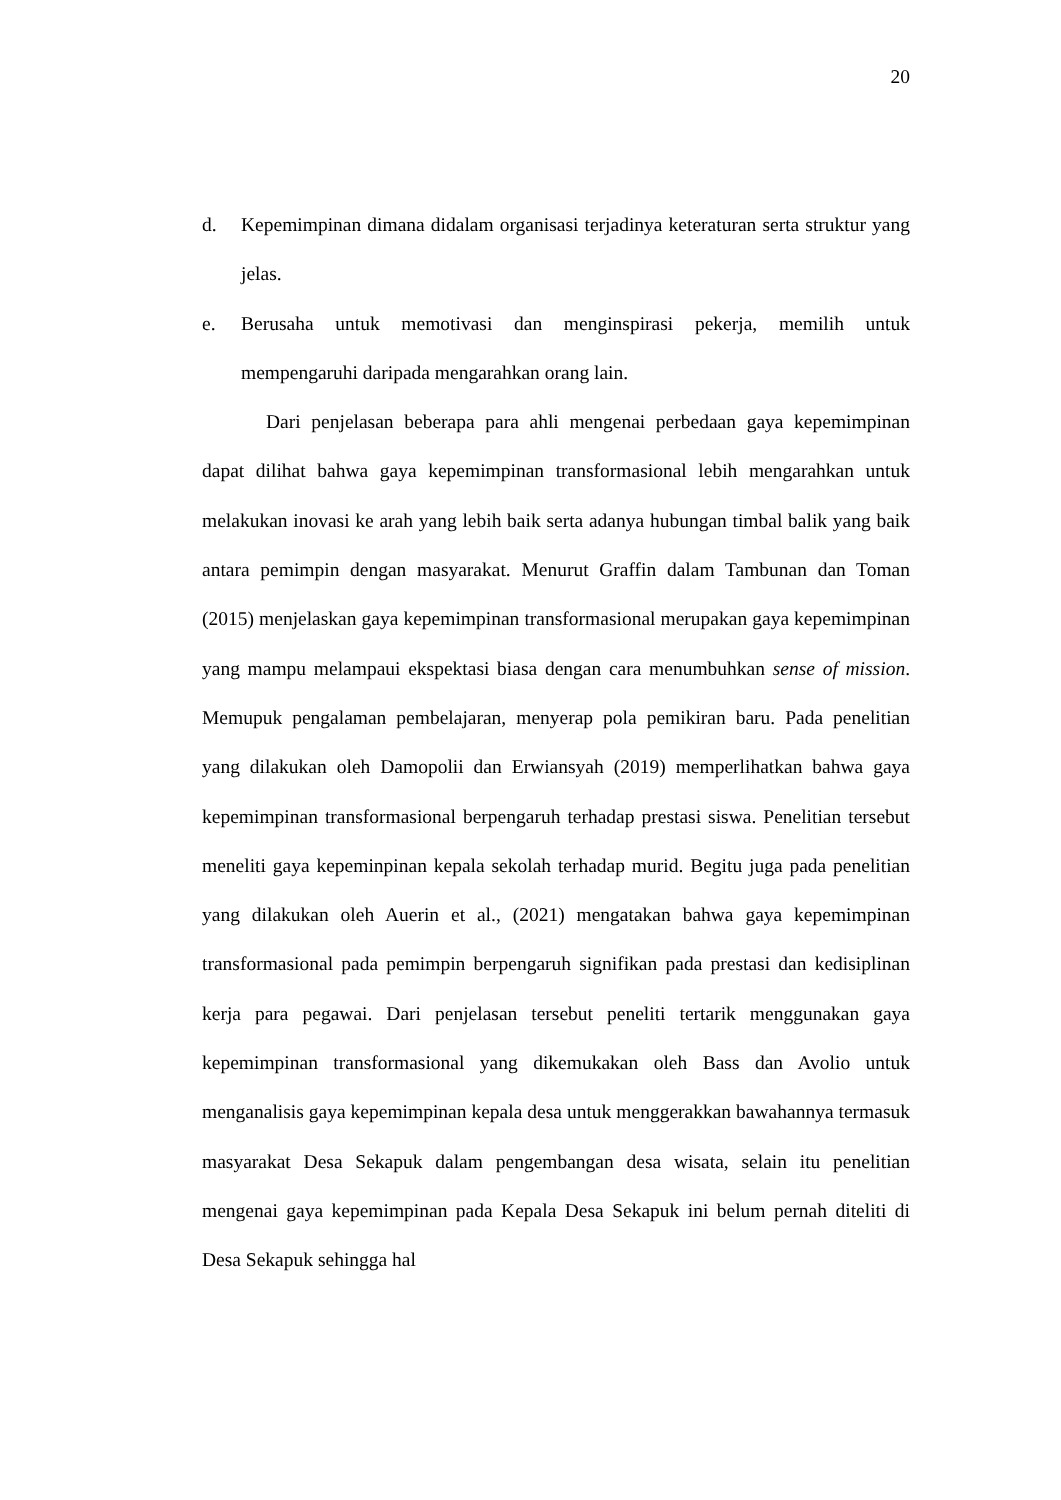20
d. Kepemimpinan dimana didalam organisasi terjadinya keteraturan serta struktur yang jelas.
e. Berusaha untuk memotivasi dan menginspirasi pekerja, memilih untuk mempengaruhi daripada mengarahkan orang lain.
Dari penjelasan beberapa para ahli mengenai perbedaan gaya kepemimpinan dapat dilihat bahwa gaya kepemimpinan transformasional lebih mengarahkan untuk melakukan inovasi ke arah yang lebih baik serta adanya hubungan timbal balik yang baik antara pemimpin dengan masyarakat. Menurut Graffin dalam Tambunan dan Toman (2015) menjelaskan gaya kepemimpinan transformasional merupakan gaya kepemimpinan yang mampu melampaui ekspektasi biasa dengan cara menumbuhkan sense of mission. Memupuk pengalaman pembelajaran, menyerap pola pemikiran baru. Pada penelitian yang dilakukan oleh Damopolii dan Erwiansyah (2019) memperlihatkan bahwa gaya kepemimpinan transformasional berpengaruh terhadap prestasi siswa. Penelitian tersebut meneliti gaya kepeminpinan kepala sekolah terhadap murid. Begitu juga pada penelitian yang dilakukan oleh Auerin et al., (2021) mengatakan bahwa gaya kepemimpinan transformasional pada pemimpin berpengaruh signifikan pada prestasi dan kedisiplinan kerja para pegawai. Dari penjelasan tersebut peneliti tertarik menggunakan gaya kepemimpinan transformasional yang dikemukakan oleh Bass dan Avolio untuk menganalisis gaya kepemimpinan kepala desa untuk menggerakkan bawahannya termasuk masyarakat Desa Sekapuk dalam pengembangan desa wisata, selain itu penelitian mengenai gaya kepemimpinan pada Kepala Desa Sekapuk ini belum pernah diteliti di Desa Sekapuk sehingga hal